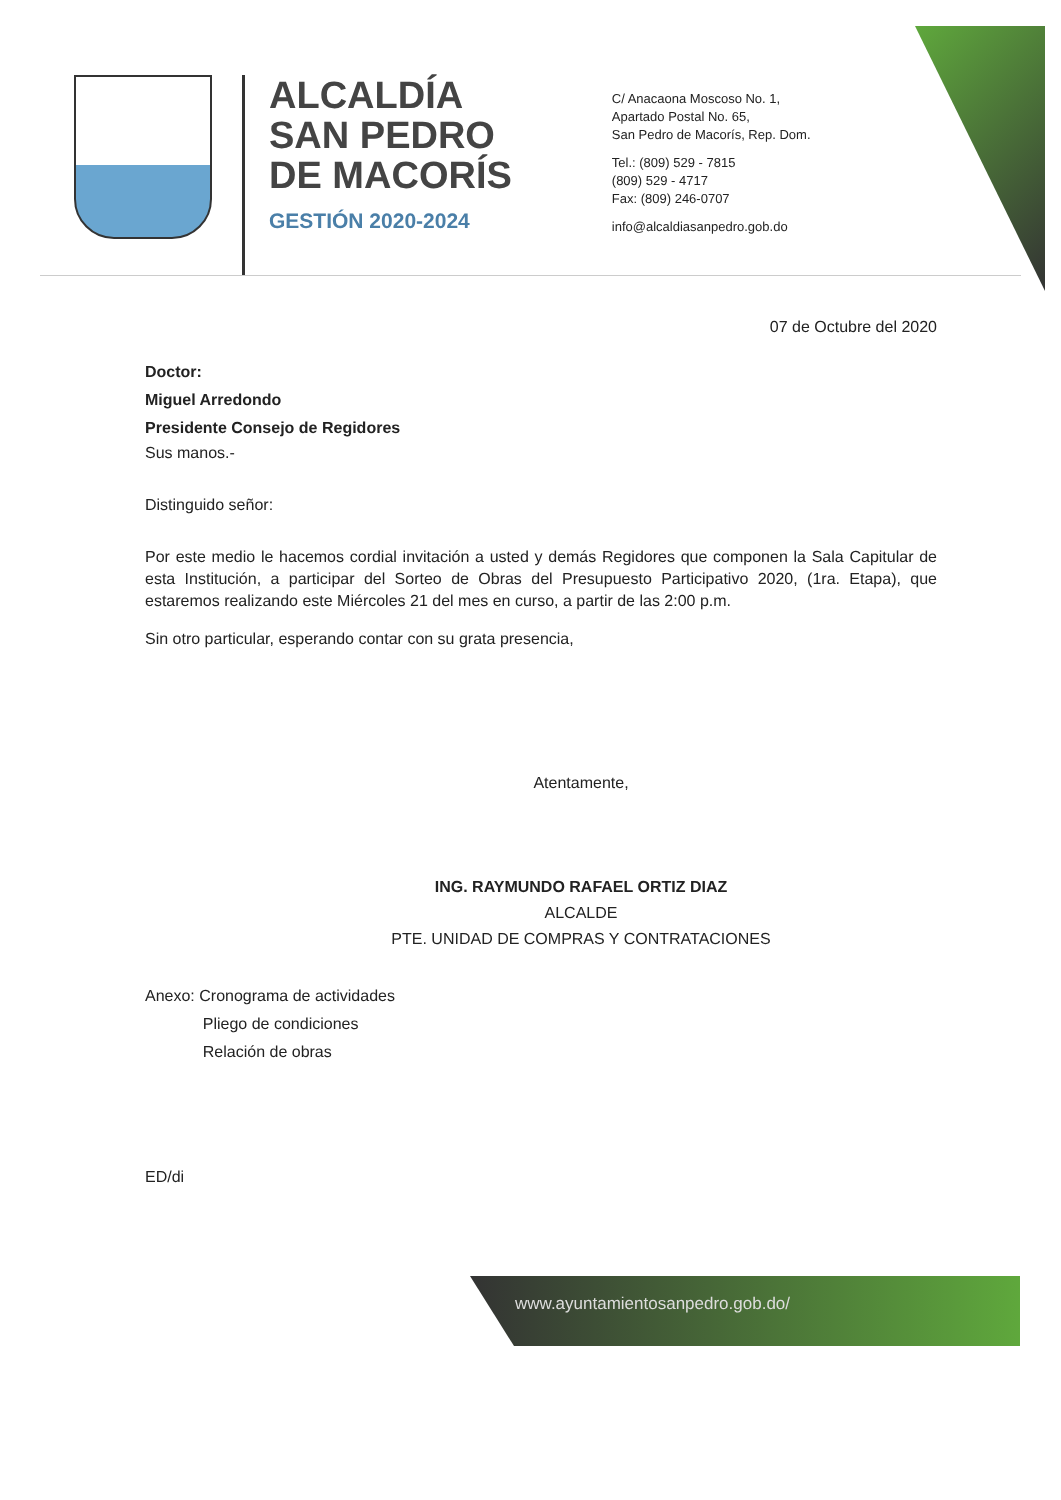ALCALDÍA
SAN PEDRO
DE MACORÍS
GESTIÓN 2020-2024
C/ Anacaona Moscoso No. 1,
Apartado Postal No. 65,
San Pedro de Macorís, Rep. Dom.
Tel.: (809) 529 - 7815
(809) 529 - 4717
Fax: (809) 246-0707
info@alcaldiasanpedro.gob.do
07 de Octubre del 2020
Doctor:
Miguel Arredondo
Presidente Consejo de Regidores
Sus manos.-
Distinguido señor:
Por este medio le hacemos cordial invitación a usted y demás Regidores que componen la Sala Capitular de esta Institución, a participar del Sorteo de Obras del Presupuesto Participativo 2020, (1ra. Etapa), que estaremos realizando este Miércoles 21 del mes en curso, a partir de las 2:00 p.m.
Sin otro particular, esperando contar con su grata presencia,
Atentamente,
ING. RAYMUNDO RAFAEL ORTIZ DIAZ
ALCALDE
PTE. UNIDAD DE COMPRAS Y CONTRATACIONES
Anexo: Cronograma de actividades
Pliego de condiciones
Relación de obras
ED/di
www.ayuntamientosanpedro.gob.do/